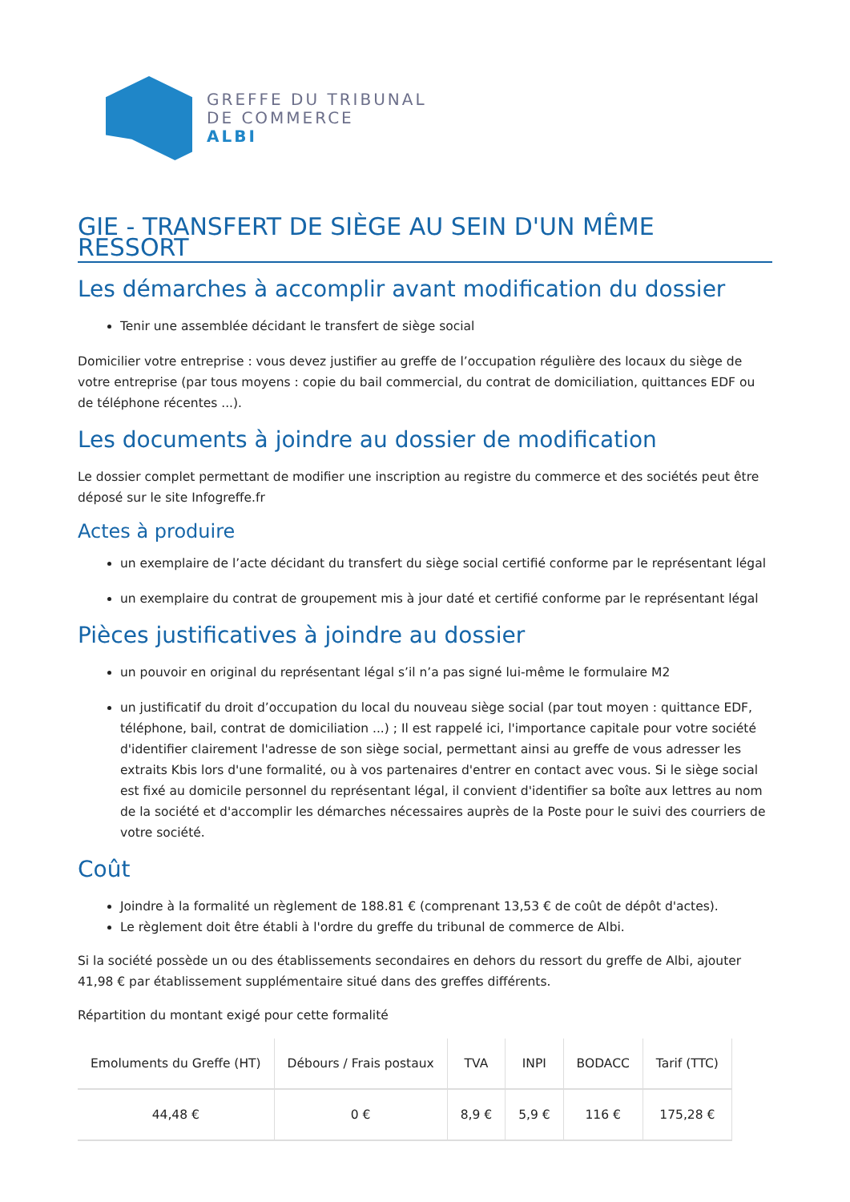GREFFE DU TRIBUNAL
DE COMMERCE
ALBI
GIE - TRANSFERT DE SIÈGE AU SEIN D'UN MÊME RESSORT
Les démarches à accomplir avant modification du dossier
Tenir une assemblée décidant le transfert de siège social
Domicilier votre entreprise : vous devez justifier au greffe de l’occupation régulière des locaux du siège de votre entreprise (par tous moyens : copie du bail commercial, du contrat de domiciliation, quittances EDF ou de téléphone récentes ...).
Les documents à joindre au dossier de modification
Le dossier complet permettant de modifier une inscription au registre du commerce et des sociétés peut être déposé sur le site Infogreffe.fr
Actes à produire
un exemplaire de l’acte décidant du transfert du siège social certifié conforme par le représentant légal
un exemplaire du contrat de groupement mis à jour daté et certifié conforme par le représentant légal
Pièces justificatives à joindre au dossier
un pouvoir en original du représentant légal s’il n’a pas signé lui-même le formulaire M2
un justificatif du droit d’occupation du local du nouveau siège social (par tout moyen : quittance EDF, téléphone, bail, contrat de domiciliation ...) ; Il est rappelé ici, l'importance capitale pour votre société d'identifier clairement l'adresse de son siège social, permettant ainsi au greffe de vous adresser les extraits Kbis lors d'une formalité, ou à vos partenaires d'entrer en contact avec vous. Si le siège social est fixé au domicile personnel du représentant légal, il convient d'identifier sa boîte aux lettres au nom de la société et d'accomplir les démarches nécessaires auprès de la Poste pour le suivi des courriers de votre société.
Coût
Joindre à la formalité un règlement de 188.81 € (comprenant 13,53 € de coût de dépôt d'actes).
Le règlement doit être établi à l'ordre du greffe du tribunal de commerce de Albi.
Si la société possède un ou des établissements secondaires en dehors du ressort du greffe de Albi, ajouter 41,98 € par établissement supplémentaire situé dans des greffes différents.
Répartition du montant exigé pour cette formalité
| Emoluments du Greffe (HT) | Débours / Frais postaux | TVA | INPI | BODACC | Tarif (TTC) |
| --- | --- | --- | --- | --- | --- |
| 44,48 € | 0 € | 8,9 € | 5,9 € | 116 € | 175,28 € |